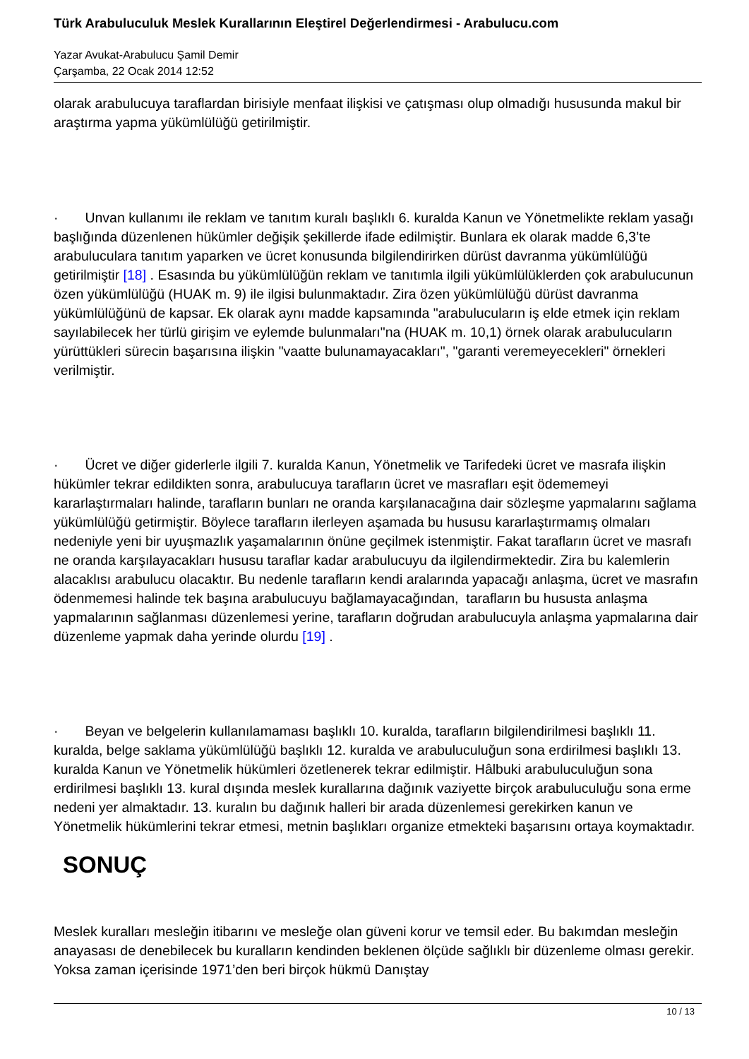Türk Arabuluculuk Meslek Kurallarının Eleştirel Değerlendirmesi - Arabulucu.com
Yazar Avukat-Arabulucu Şamil Demir
Çarşamba, 22 Ocak 2014 12:52
olarak arabulucuya taraflardan birisiyle menfaat ilişkisi ve çatışması olup olmadığı hususunda makul bir araştırma yapma yükümlülüğü getirilmiştir.
· Unvan kullanımı ile reklam ve tanıtım kuralı başlıklı 6. kuralda Kanun ve Yönetmelikte reklam yasağı başlığında düzenlenen hükümler değişik şekillerde ifade edilmiştir. Bunlara ek olarak madde 6,3’te arabuluculara tanıtım yaparken ve ücret konusunda bilgilendirirken dürüst davranma yükümlülüğü getirilmiştir [18] . Esasında bu yükümlülüğün reklam ve tanıtımla ilgili yükümlülüklerden çok arabulucunun özen yükümlülüğü (HUAK m. 9) ile ilgisi bulunmaktadır. Zira özen yükümlülüğü dürüst davranma yükümlülüğünü de kapsar. Ek olarak aynı madde kapsamında "arabulucuların iş elde etmek için reklam sayılabilecek her türlü girişim ve eylemde bulunmaları"na (HUAK m. 10,1) örnek olarak arabulucuların yürüttükleri sürecin başarısına ilişkin "vaatte bulunamayacakları", "garanti veremeyecekleri" örnekleri verilmiştir.
· Ücret ve diğer giderlerle ilgili 7. kuralda Kanun, Yönetmelik ve Tarifedeki ücret ve masrafa ilişkin hükümler tekrar edildikten sonra, arabulucuya tarafların ücret ve masrafları eşit ödememeyi kararlaştırmaları halinde, tarafların bunları ne oranda karşılanacağına dair sözleşme yapmalarını sağlama yükümlülüğü getirmiştir. Böylece tarafların ilerleyen aşamada bu hususu kararlaştırmamış olmaları nedeniyle yeni bir uyuşmazlık yaşamalarının önüne geçilmek istenmiştir. Fakat tarafların ücret ve masrafı ne oranda karşılayacakları hususu taraflar kadar arabulucuyu da ilgilendirmektedir. Zira bu kalemlerin alacaklısı arabulucu olacaktır. Bu nedenle tarafların kendi aralarında yapacağı anlaşma, ücret ve masrafın ödenmemesi halinde tek başına arabulucuyu bağlamayacağından, tarafların bu hususta anlaşma yapmalarının sağlanması düzenlemesi yerine, tarafların doğrudan arabulucuyla anlaşma yapmalarına dair düzenleme yapmak daha yerinde olurdu [19] .
· Beyan ve belgelerin kullanılamaması başlıklı 10. kuralda, tarafların bilgilendirilmesi başlıklı 11. kuralda, belge saklama yükümlülüğü başlıklı 12. kuralda ve arabuluculuğun sona erdirilmesi başlıklı 13. kuralda Kanun ve Yönetmelik hükümleri özetlenerek tekrar edilmiştir. Hâlbuki arabuluculuğun sona erdirilmesi başlıklı 13. kural dışında meslek kurallarına dağınık vaziyette birçok arabuluculuğu sona erme nedeni yer almaktadır. 13. kuralın bu dağınık halleri bir arada düzenlemesi gerekirken kanun ve Yönetmelik hükümlerini tekrar etmesi, metnin başlıkları organize etmekteki başarısını ortaya koymaktadır.
SONUÇ
Meslek kuralları mesleğin itibarını ve mesleğe olan güveni korur ve temsil eder. Bu bakımdan mesleğin anayasası de denebilecek bu kuralların kendinden beklenen ölçüde sağlıklı bir düzenleme olması gerekir. Yoksa zaman içerisinde 1971’den beri birçok hükmü Danıştay
10 / 13